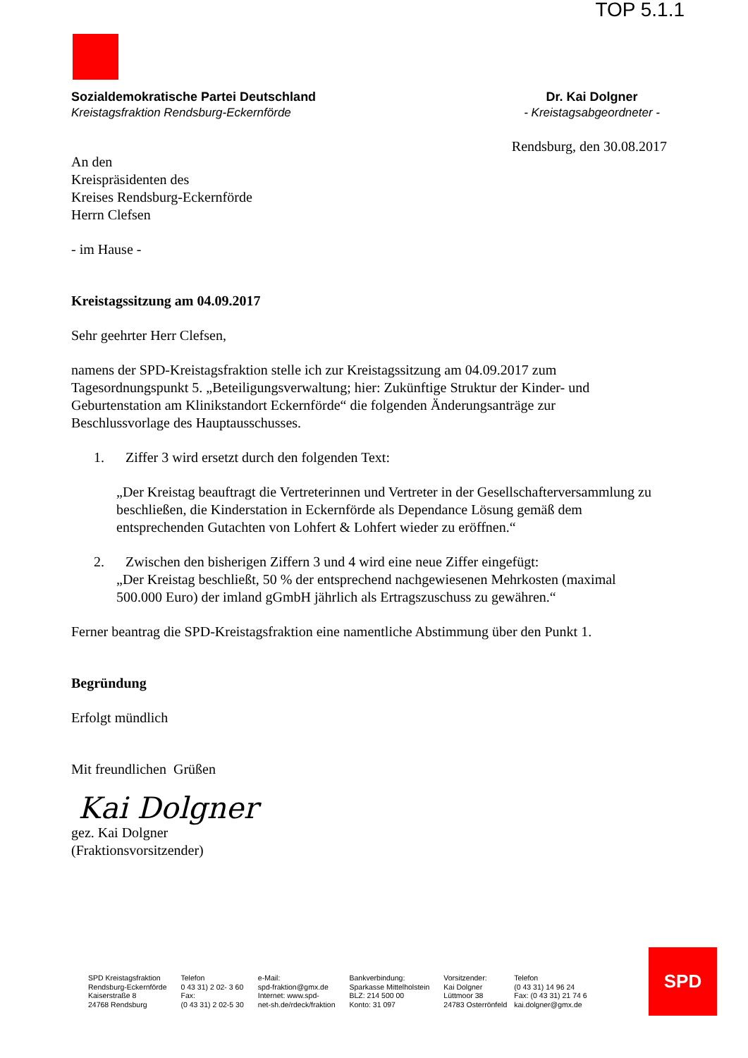TOP 5.1.1
Sozialdemokratische Partei Deutschland
Kreistagsfraktion Rendsburg-Eckernförde
Dr. Kai Dolgner
- Kreistagsabgeordneter -
Rendsburg, den 30.08.2017
An den
Kreispräsidenten des
Kreises Rendsburg-Eckernförde
Herrn Clefsen
- im Hause -
Kreistagssitzung am 04.09.2017
Sehr geehrter Herr Clefsen,
namens der SPD-Kreistagsfraktion stelle ich zur Kreistagssitzung am 04.09.2017 zum Tagesordnungspunkt 5. „Beteiligungsverwaltung; hier: Zukünftige Struktur der Kinder- und Geburtenstation am Klinikstandort Eckernförde“ die folgenden Änderungsanträge zur Beschlussvorlage des Hauptausschusses.
1. Ziffer 3 wird ersetzt durch den folgenden Text:
„Der Kreistag beauftragt die Vertreterinnen und Vertreter in der Gesellschafterversammlung zu beschließen, die Kinderstation in Eckernförde als Dependance Lösung gemäß dem entsprechenden Gutachten von Lohfert & Lohfert wieder zu eröffnen.“
2. Zwischen den bisherigen Ziffern 3 und 4 wird eine neue Ziffer eingefügt:
„Der Kreistag beschließt, 50 % der entsprechend nachgewiesenen Mehrkosten (maximal 500.000 Euro) der imland gGmbH jährlich als Ertragszuschuss zu gewähren.“
Ferner beantrag die SPD-Kreistagsfraktion eine namentliche Abstimmung über den Punkt 1.
Begründung
Erfolgt mündlich
Mit freundlichen Grüßen
Kai Dolgner
gez. Kai Dolgner
(Fraktionsvorsitzender)
SPD Kreistagsfraktion
Rendsburg-Eckernförde
Kaiserstraße 8
24768 Rendsburg
Telefon
0 43 31) 2 02- 3 60
Fax:
(0 43 31) 2 02-5 30
e-Mail:
spd-fraktion@gmx.de
Internet: www.spd-
net-sh.de/rdeck/fraktion
Bankverbindung:
Sparkasse Mittelholstein
BLZ: 214 500 00
Konto: 31 097
Vorsitzender:
Kai Dolgner
Lüttmoor 38
24783 Osterrönfeld
Telefon
(0 43 31) 14 96 24
Fax: (0 43 31) 21 74 6
kai.dolgner@gmx.de
SPD